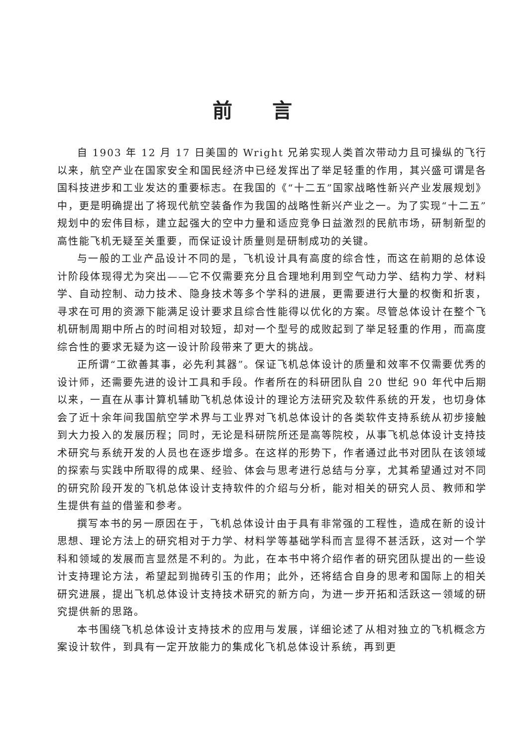前言
自 1903 年 12 月 17 日美国的 Wright 兄弟实现人类首次带动力且可操纵的飞行以来，航空产业在国家安全和国民经济中已经发挥出了举足轻重的作用，其兴盛可谓是各国科技进步和工业发达的重要标志。在我国的《“十二五”国家战略性新兴产业发展规划》中，更是明确提出了将现代航空装备作为我国的战略性新兴产业之一。为了实现“十二五”规划中的宏伟目标，建立起强大的空中力量和适应竞争日益激烈的民航市场，研制新型的高性能飞机无疑至关重要，而保证设计质量则是研制成功的关键。
与一般的工业产品设计不同的是，飞机设计具有高度的综合性，而这在前期的总体设计阶段体现得尤为突出——它不仅需要充分且合理地利用到空气动力学、结构力学、材料学、自动控制、动力技术、隐身技术等多个学科的进展，更需要进行大量的权衡和折衷，寻求在可用的资源下能满足设计要求且综合性能得以优化的方案。尽管总体设计在整个飞机研制周期中所占的时间相对较短，却对一个型号的成败起到了举足轻重的作用，而高度综合性的要求无疑为这一设计阶段带来了更大的挑战。
正所谓“工欲善其事，必先利其器”。保证飞机总体设计的质量和效率不仅需要优秀的设计师，还需要先进的设计工具和手段。作者所在的科研团队自 20 世纪 90 年代中后期以来，一直在从事计算机辅助飞机总体设计的理论方法研究及软件系统的开发，也切身体会了近十余年间我国航空学术界与工业界对飞机总体设计的各类软件支持系统从初步接触到大力投入的发展历程；同时，无论是科研院所还是高等院校，从事飞机总体设计支持技术研究与系统开发的人员也在逐步增多。在这样的形势下，作者通过此书对团队在该领域的探索与实践中所取得的成果、经验、体会与思考进行总结与分享，尤其希望通过对不同的研究阶段开发的飞机总体设计支持软件的介绍与分析，能对相关的研究人员、教师和学生提供有益的借鉴和参考。
撰写本书的另一原因在于，飞机总体设计由于具有非常强的工程性，造成在新的设计思想、理论方法上的研究相对于力学、材料学等基础学科而言显得不甚活跃，这对一个学科和领域的发展而言显然是不利的。为此，在本书中将介绍作者的研究团队提出的一些设计支持理论方法，希望起到抛砖引玉的作用；此外，还将结合自身的思考和国际上的相关研究进展，提出飞机总体设计支持技术研究的新方向，为进一步开拓和活跃这一领域的研究提供新的思路。
本书围绕飞机总体设计支持技术的应用与发展，详细论述了从相对独立的飞机概念方案设计软件，到具有一定开放能力的集成化飞机总体设计系统，再到更